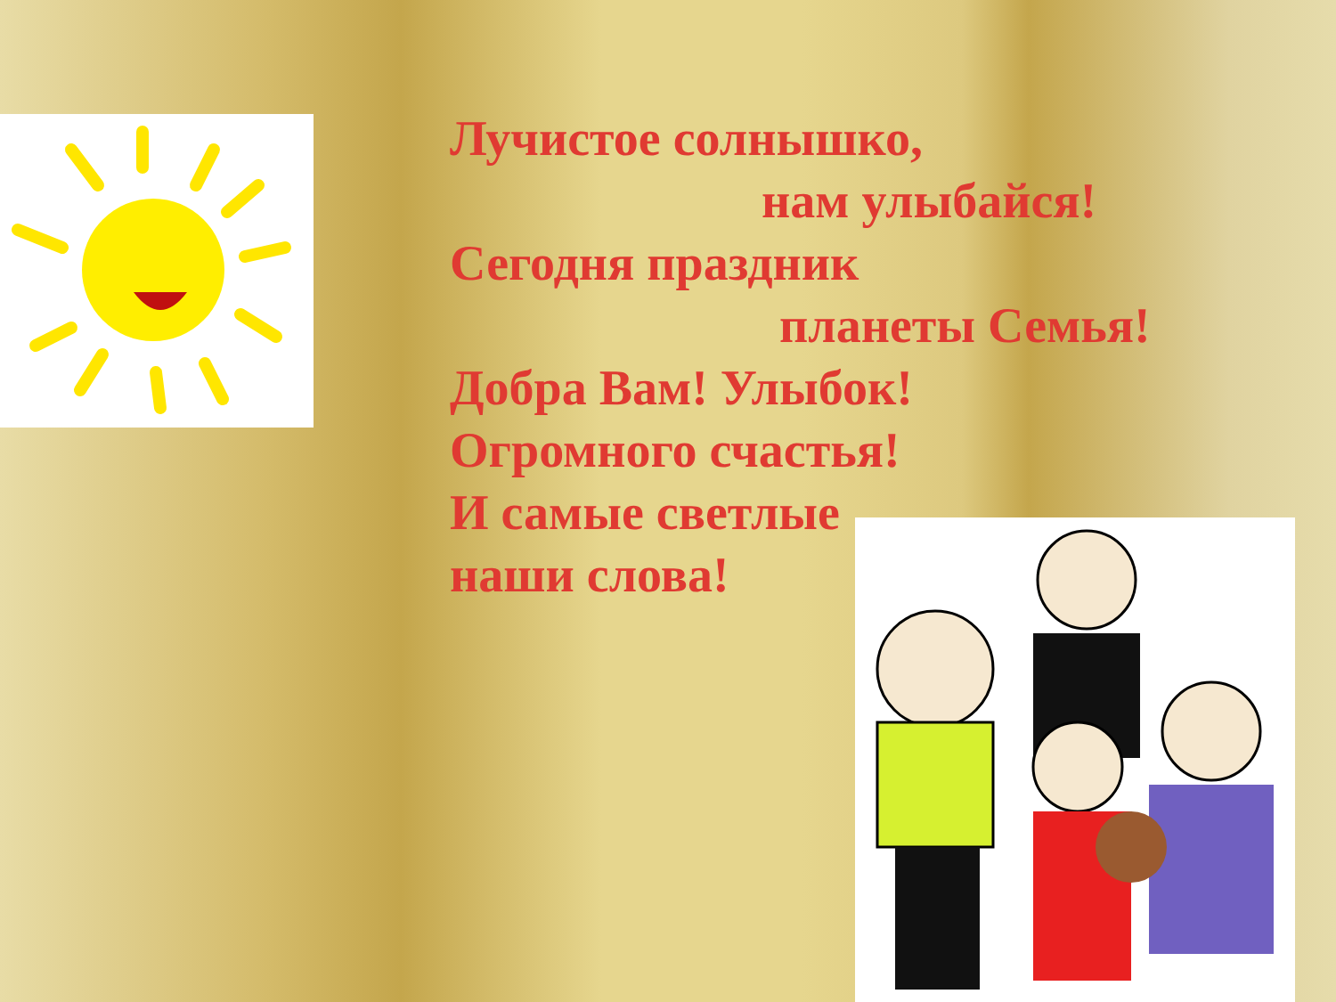Лучистое солнышко,
нам улыбайся!
Сегодня праздник
планеты Семья!
Добра Вам! Улыбок!
Огромного счастья!
И самые светлые
наши слова!